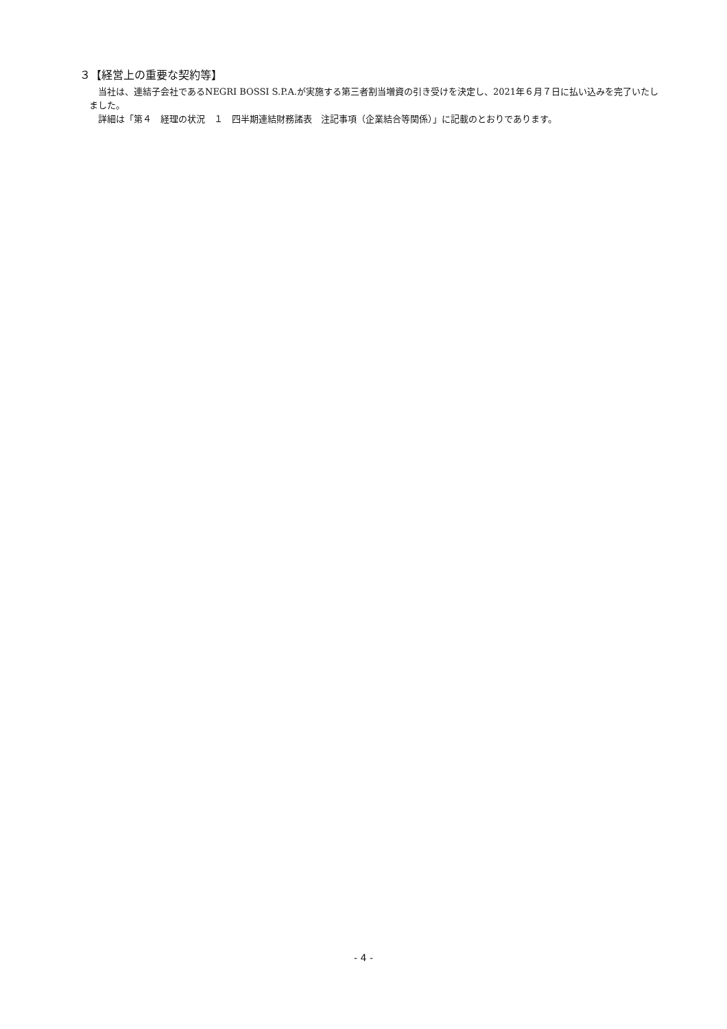３【経営上の重要な契約等】
当社は、連結子会社であるNEGRI BOSSI S.P.A.が実施する第三者割当増資の引き受けを決定し、2021年６月７日に払い込みを完了いたしました。
詳細は「第４　経理の状況　１　四半期連結財務諸表　注記事項（企業結合等関係）」に記載のとおりであります。
- 4 -